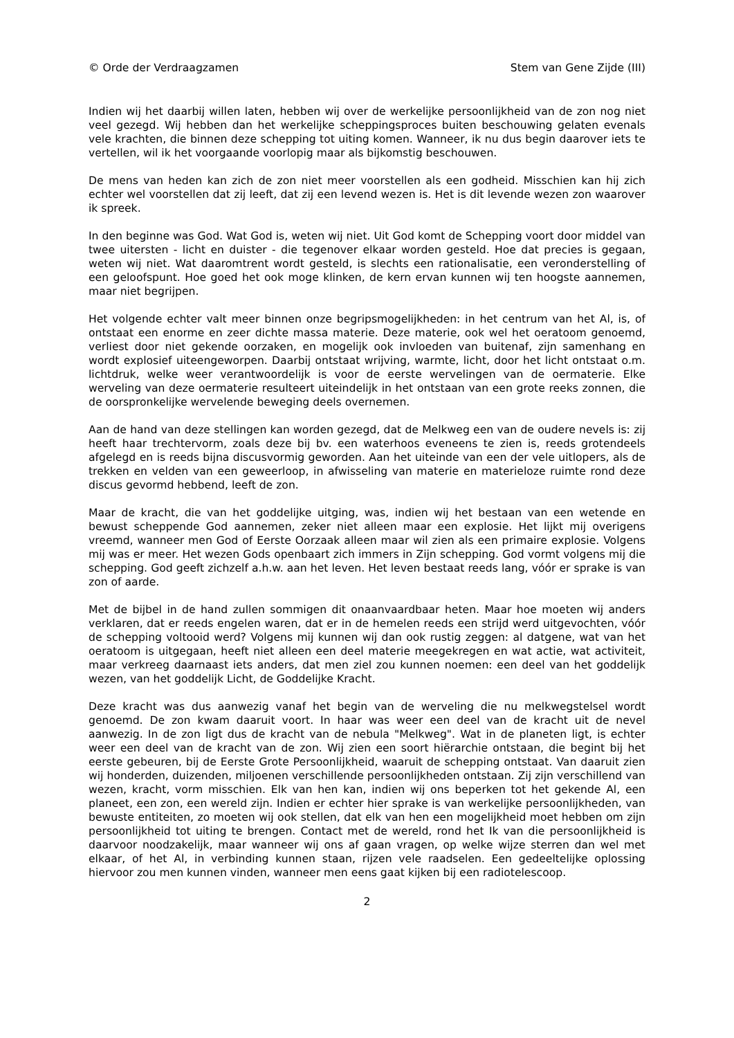© Orde der Verdraagzamen Stem van Gene Zijde (III)
Indien wij het daarbij willen laten, hebben wij over de werkelijke persoonlijkheid van de zon nog niet veel gezegd. Wij hebben dan het werkelijke scheppingsproces buiten beschouwing gelaten evenals vele krachten, die binnen deze schepping tot uiting komen. Wanneer, ik nu dus begin daarover iets te vertellen, wil ik het voorgaande voorlopig maar als bijkomstig beschouwen.
De mens van heden kan zich de zon niet meer voorstellen als een godheid. Misschien kan hij zich echter wel voorstellen dat zij leeft, dat zij een levend wezen is. Het is dit levende wezen zon waarover ik spreek.
In den beginne was God. Wat God is, weten wij niet. Uit God komt de Schepping voort door middel van twee uitersten - licht en duister - die tegenover elkaar worden gesteld. Hoe dat precies is gegaan, weten wij niet. Wat daaromtrent wordt gesteld, is slechts een rationalisatie, een veronderstelling of een geloofspunt. Hoe goed het ook moge klinken, de kern ervan kunnen wij ten hoogste aannemen, maar niet begrijpen.
Het volgende echter valt meer binnen onze begripsmogelijkheden: in het centrum van het Al, is, of ontstaat een enorme en zeer dichte massa materie. Deze materie, ook wel het oeratoom genoemd, verliest door niet gekende oorzaken, en mogelijk ook invloeden van buitenaf, zijn samenhang en wordt explosief uiteengeworpen. Daarbij ontstaat wrijving, warmte, licht, door het licht ontstaat o.m. lichtdruk, welke weer verantwoordelijk is voor de eerste wervelingen van de oermaterie. Elke werveling van deze oermaterie resulteert uiteindelijk in het ontstaan van een grote reeks zonnen, die de oorspronkelijke wervelende beweging deels overnemen.
Aan de hand van deze stellingen kan worden gezegd, dat de Melkweg een van de oudere nevels is: zij heeft haar trechtervorm, zoals deze bij bv. een waterhoos eveneens te zien is, reeds grotendeels afgelegd en is reeds bijna discusvormig geworden. Aan het uiteinde van een der vele uitlopers, als de trekken en velden van een geweerloop, in afwisseling van materie en materieloze ruimte rond deze discus gevormd hebbend, leeft de zon.
Maar de kracht, die van het goddelijke uitging, was, indien wij het bestaan van een wetende en bewust scheppende God aannemen, zeker niet alleen maar een explosie. Het lijkt mij overigens vreemd, wanneer men God of Eerste Oorzaak alleen maar wil zien als een primaire explosie. Volgens mij was er meer. Het wezen Gods openbaart zich immers in Zijn schepping. God vormt volgens mij die schepping. God geeft zichzelf a.h.w. aan het leven. Het leven bestaat reeds lang, vóór er sprake is van zon of aarde.
Met de bijbel in de hand zullen sommigen dit onaanvaardbaar heten. Maar hoe moeten wij anders verklaren, dat er reeds engelen waren, dat er in de hemelen reeds een strijd werd uitgevochten, vóór de schepping voltooid werd? Volgens mij kunnen wij dan ook rustig zeggen: al datgene, wat van het oeratoom is uitgegaan, heeft niet alleen een deel materie meegekregen en wat actie, wat activiteit, maar verkreeg daarnaast iets anders, dat men ziel zou kunnen noemen: een deel van het goddelijk wezen, van het goddelijk Licht, de Goddelijke Kracht.
Deze kracht was dus aanwezig vanaf het begin van de werveling die nu melkwegstelsel wordt genoemd. De zon kwam daaruit voort. In haar was weer een deel van de kracht uit de nevel aanwezig. In de zon ligt dus de kracht van de nebula "Melkweg". Wat in de planeten ligt, is echter weer een deel van de kracht van de zon. Wij zien een soort hiërarchie ontstaan, die begint bij het eerste gebeuren, bij de Eerste Grote Persoonlijkheid, waaruit de schepping ontstaat. Van daaruit zien wij honderden, duizenden, miljoenen verschillende persoonlijkheden ontstaan. Zij zijn verschillend van wezen, kracht, vorm misschien. Elk van hen kan, indien wij ons beperken tot het gekende Al, een planeet, een zon, een wereld zijn. Indien er echter hier sprake is van werkelijke persoonlijkheden, van bewuste entiteiten, zo moeten wij ook stellen, dat elk van hen een mogelijkheid moet hebben om zijn persoonlijkheid tot uiting te brengen. Contact met de wereld, rond het Ik van die persoonlijkheid is daarvoor noodzakelijk, maar wanneer wij ons af gaan vragen, op welke wijze sterren dan wel met elkaar, of het Al, in verbinding kunnen staan, rijzen vele raadselen. Een gedeeltelijke oplossing hiervoor zou men kunnen vinden, wanneer men eens gaat kijken bij een radiotelescoop.
2